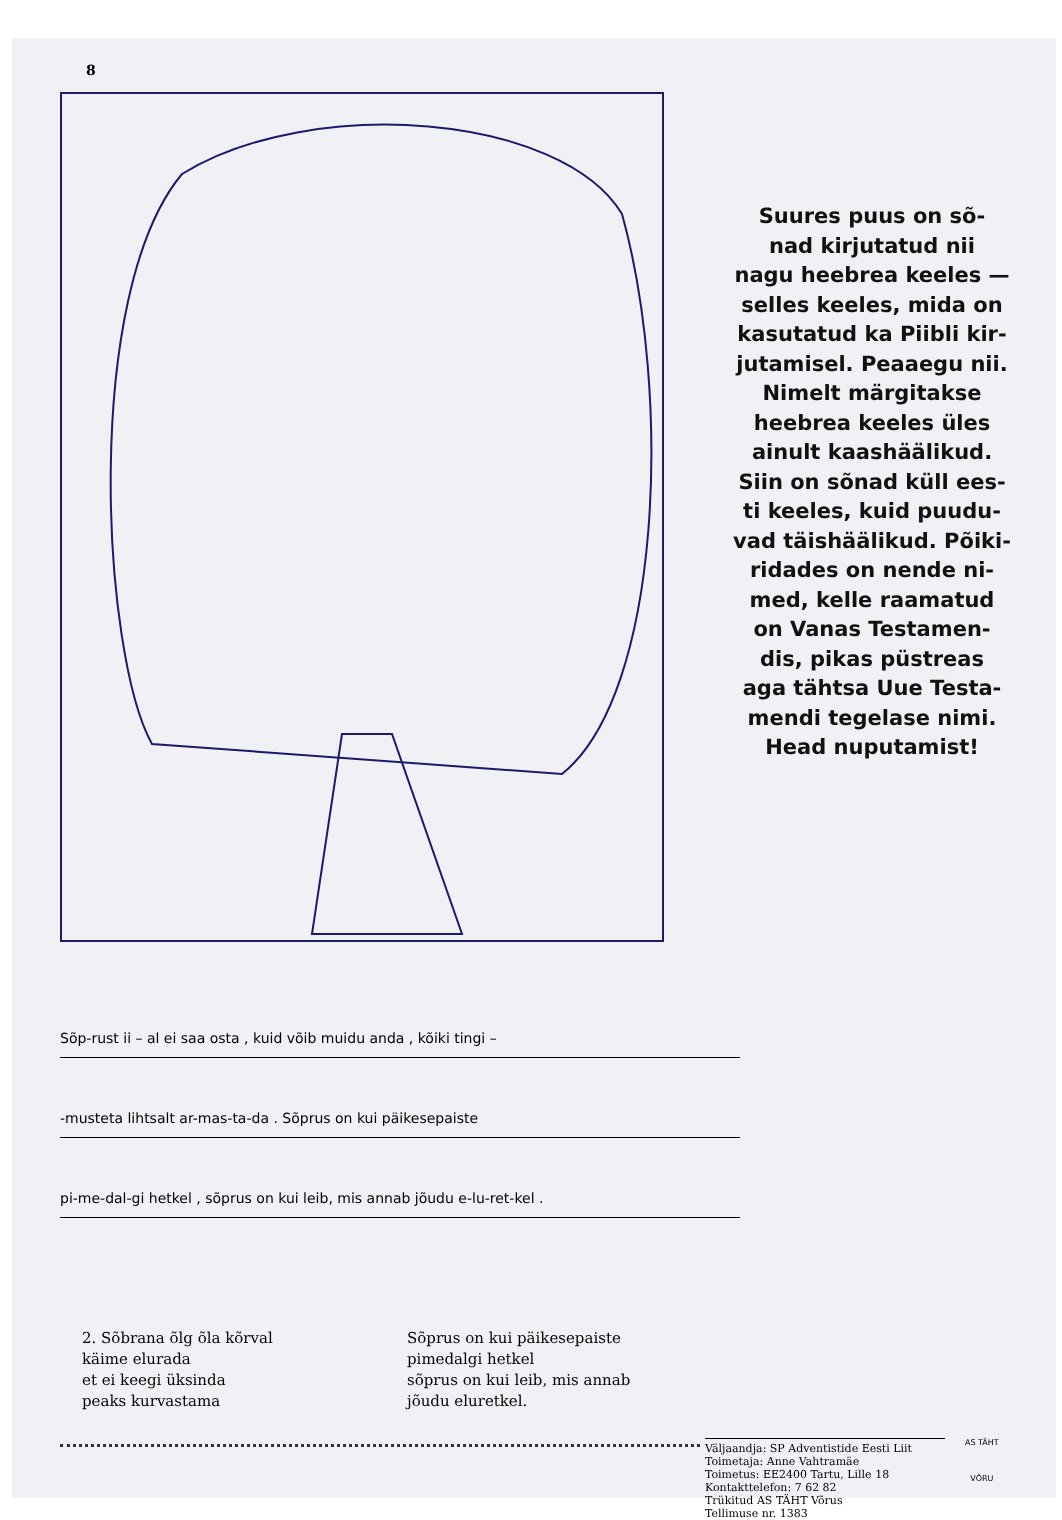8
Suures puus on sõ-
nad kirjutatud nii
nagu heebrea keeles —
selles keeles, mida on
kasutatud ka Piibli kir-
jutamisel. Peaaegu nii.
Nimelt märgitakse
heebrea keeles üles
ainult kaashäälikud.
Siin on sõnad küll ees-
ti keeles, kuid puudu-
vad täishäälikud. Põiki-
ridades on nende ni-
med, kelle raamatud
on Vanas Testamen-
dis, pikas püstreas
aga tähtsa Uue Testa-
mendi tegelase nimi.
Head nuputamist!
Sõp-rust ii – al ei saa osta , kuid võib muidu anda , kõiki tingi –
-musteta lihtsalt ar-mas-ta-da . Sõprus on kui päikesepaiste
pi-me-dal-gi hetkel , sõprus on kui leib, mis annab jõudu e-lu-ret-kel .
2. Sõbrana õlg õla kõrval
käime elurada
et ei keegi üksinda
peaks kurvastama
Sõprus on kui päikesepaiste
pimedalgi hetkel
sõprus on kui leib, mis annab
jõudu eluretkel.
Väljaandja: SP Adventistide Eesti Liit
Toimetaja: Anne Vahtramäe
Toimetus: EE2400 Tartu, Lille 18
Kontakttelefon: 7 62 82
Trükitud AS TÄHT Võrus
Tellimuse nr. 1383
AS TÄHT
VÕRU